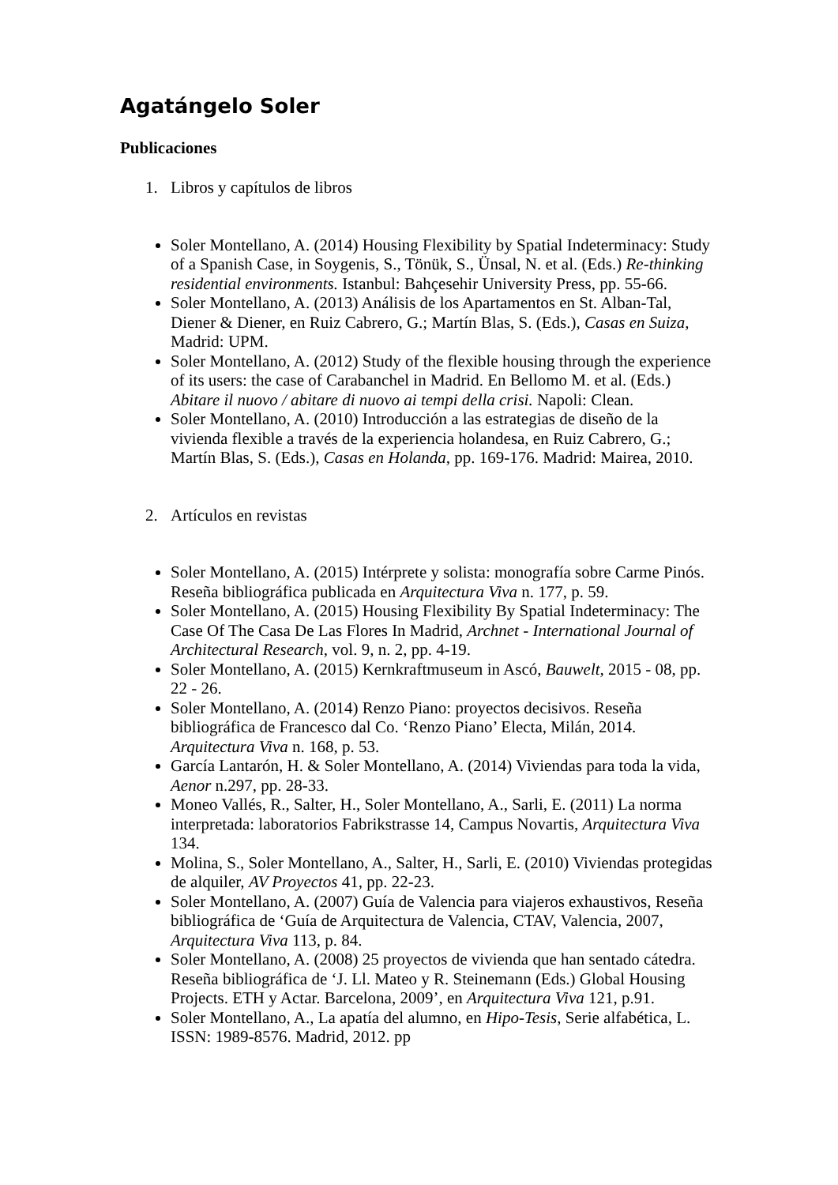Agatángelo Soler
Publicaciones
1. Libros y capítulos de libros
Soler Montellano, A. (2014) Housing Flexibility by Spatial Indeterminacy: Study of a Spanish Case, in Soygenis, S., Tönük, S., Ünsal, N. et al. (Eds.) Re-thinking residential environments. Istanbul: Bahçesehir University Press, pp. 55-66.
Soler Montellano, A. (2013) Análisis de los Apartamentos en St. Alban-Tal, Diener & Diener, en Ruiz Cabrero, G.; Martín Blas, S. (Eds.), Casas en Suiza, Madrid: UPM.
Soler Montellano, A. (2012) Study of the flexible housing through the experience of its users: the case of Carabanchel in Madrid. En Bellomo M. et al. (Eds.) Abitare il nuovo / abitare di nuovo ai tempi della crisi. Napoli: Clean.
Soler Montellano, A. (2010) Introducción a las estrategias de diseño de la vivienda flexible a través de la experiencia holandesa, en Ruiz Cabrero, G.; Martín Blas, S. (Eds.), Casas en Holanda, pp. 169-176. Madrid: Mairea, 2010.
2. Artículos en revistas
Soler Montellano, A. (2015) Intérprete y solista: monografía sobre Carme Pinós. Reseña bibliográfica publicada en Arquitectura Viva n. 177, p. 59.
Soler Montellano, A. (2015) Housing Flexibility By Spatial Indeterminacy: The Case Of The Casa De Las Flores In Madrid, Archnet - International Journal of Architectural Research, vol. 9, n. 2, pp. 4-19.
Soler Montellano, A. (2015) Kernkraftmuseum in Ascó, Bauwelt, 2015 - 08, pp. 22 - 26.
Soler Montellano, A. (2014) Renzo Piano: proyectos decisivos. Reseña bibliográfica de Francesco dal Co. ‘Renzo Piano’ Electa, Milán, 2014. Arquitectura Viva n. 168, p. 53.
García Lantarón, H. & Soler Montellano, A. (2014) Viviendas para toda la vida, Aenor n.297, pp. 28-33.
Moneo Vallés, R., Salter, H., Soler Montellano, A., Sarli, E. (2011) La norma interpretada: laboratorios Fabrikstrasse 14, Campus Novartis, Arquitectura Viva 134.
Molina, S., Soler Montellano, A., Salter, H., Sarli, E. (2010) Viviendas protegidas de alquiler, AV Proyectos 41, pp. 22-23.
Soler Montellano, A. (2007) Guía de Valencia para viajeros exhaustivos, Reseña bibliográfica de ‘Guía de Arquitectura de Valencia, CTAV, Valencia, 2007, Arquitectura Viva 113, p. 84.
Soler Montellano, A. (2008) 25 proyectos de vivienda que han sentado cátedra. Reseña bibliográfica de ‘J. Ll. Mateo y R. Steinemann (Eds.) Global Housing Projects. ETH y Actar. Barcelona, 2009’, en Arquitectura Viva 121, p.91.
Soler Montellano, A., La apatía del alumno, en Hipo-Tesis, Serie alfabética, L. ISSN: 1989-8576. Madrid, 2012. pp